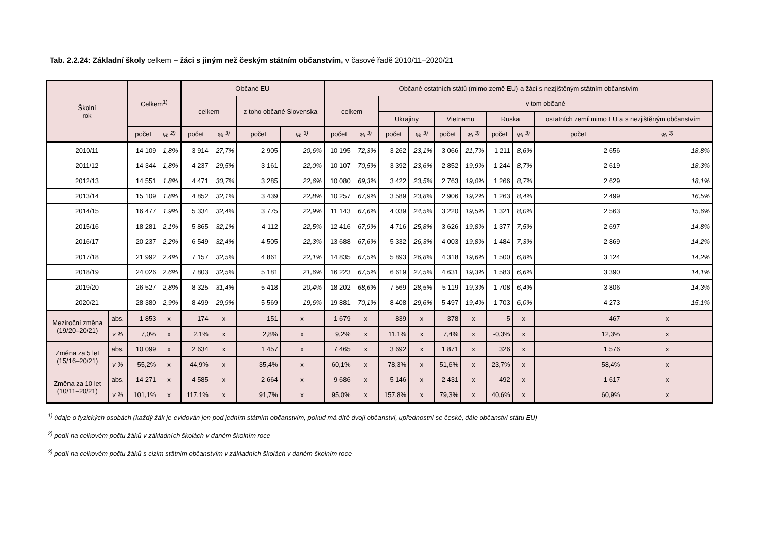Tab. 2.2.24: Základní školy celkem – žáci s jiným než českým státním občanstvím, v časové řadě 2010/11–2020/21
| Školní rok | | Celkem<sup>1)</sup> | | Občané EU | | | | Občané ostatních států (mimo země EU) a žáci s nezjištěným státním občanstvím | | | | | | | | | |
| --- | --- | --- | --- | --- | --- | --- | --- | --- | --- | --- | --- | --- | --- | --- | --- | --- | --- |
| | | | | celkem | | z toho občané Slovenska | | celkem | | v tom občané | | | | | | | |
| | | | | | | | | | | Ukrajiny | | Vietnamu | | Ruska | | ostatních zemí mimo EU a s nezjištěným občanstvím | |
| | | počet | % <sup>2)</sup> | počet | % <sup>3)</sup> | počet | % <sup>3)</sup> | počet | % <sup>3)</sup> | počet | % <sup>3)</sup> | počet | % <sup>3)</sup> | počet | % <sup>3)</sup> | počet | % <sup>3)</sup> |
| 2010/11 | | 14 109 | 1,8% | 3 914 | 27,7% | 2 905 | 20,6% | 10 195 | 72,3% | 3 262 | 23,1% | 3 066 | 21,7% | 1 211 | 8,6% | 2 656 | 18,8% |
| 2011/12 | | 14 344 | 1,8% | 4 237 | 29,5% | 3 161 | 22,0% | 10 107 | 70,5% | 3 392 | 23,6% | 2 852 | 19,9% | 1 244 | 8,7% | 2 619 | 18,3% |
| 2012/13 | | 14 551 | 1,8% | 4 471 | 30,7% | 3 285 | 22,6% | 10 080 | 69,3% | 3 422 | 23,5% | 2 763 | 19,0% | 1 266 | 8,7% | 2 629 | 18,1% |
| 2013/14 | | 15 109 | 1,8% | 4 852 | 32,1% | 3 439 | 22,8% | 10 257 | 67,9% | 3 589 | 23,8% | 2 906 | 19,2% | 1 263 | 8,4% | 2 499 | 16,5% |
| 2014/15 | | 16 477 | 1,9% | 5 334 | 32,4% | 3 775 | 22,9% | 11 143 | 67,6% | 4 039 | 24,5% | 3 220 | 19,5% | 1 321 | 8,0% | 2 563 | 15,6% |
| 2015/16 | | 18 281 | 2,1% | 5 865 | 32,1% | 4 112 | 22,5% | 12 416 | 67,9% | 4 716 | 25,8% | 3 626 | 19,8% | 1 377 | 7,5% | 2 697 | 14,8% |
| 2016/17 | | 20 237 | 2,2% | 6 549 | 32,4% | 4 505 | 22,3% | 13 688 | 67,6% | 5 332 | 26,3% | 4 003 | 19,8% | 1 484 | 7,3% | 2 869 | 14,2% |
| 2017/18 | | 21 992 | 2,4% | 7 157 | 32,5% | 4 861 | 22,1% | 14 835 | 67,5% | 5 893 | 26,8% | 4 318 | 19,6% | 1 500 | 6,8% | 3 124 | 14,2% |
| 2018/19 | | 24 026 | 2,6% | 7 803 | 32,5% | 5 181 | 21,6% | 16 223 | 67,5% | 6 619 | 27,5% | 4 631 | 19,3% | 1 583 | 6,6% | 3 390 | 14,1% |
| 2019/20 | | 26 527 | 2,8% | 8 325 | 31,4% | 5 418 | 20,4% | 18 202 | 68,6% | 7 569 | 28,5% | 5 119 | 19,3% | 1 708 | 6,4% | 3 806 | 14,3% |
| 2020/21 | | 28 380 | 2,9% | 8 499 | 29,9% | 5 569 | 19,6% | 19 881 | 70,1% | 8 408 | 29,6% | 5 497 | 19,4% | 1 703 | 6,0% | 4 273 | 15,1% |
| Meziroční změna (19/20–20/21) | abs. | 1 853 | x | 174 | x | 151 | x | 1 679 | x | 839 | x | 378 | x | -5 | x | 467 | x |
| | v % | 7,0% | x | 2,1% | x | 2,8% | x | 9,2% | x | 11,1% | x | 7,4% | x | -0,3% | x | 12,3% | x |
| Změna za 5 let (15/16–20/21) | abs. | 10 099 | x | 2 634 | x | 1 457 | x | 7 465 | x | 3 692 | x | 1 871 | x | 326 | x | 1 576 | x |
| | v % | 55,2% | x | 44,9% | x | 35,4% | x | 60,1% | x | 78,3% | x | 51,6% | x | 23,7% | x | 58,4% | x |
| Změna za 10 let (10/11–20/21) | abs. | 14 271 | x | 4 585 | x | 2 664 | x | 9 686 | x | 5 146 | x | 2 431 | x | 492 | x | 1 617 | x |
| | v % | 101,1% | x | 117,1% | x | 91,7% | x | 95,0% | x | 157,8% | x | 79,3% | x | 40,6% | x | 60,9% | x |
<sup>1)</sup> údaje o fyzických osobách (každý žák je evidován jen pod jedním státním občanstvím, pokud má dítě dvojí občanství, upřednostní se české, dále občanství státu EU)
<sup>2)</sup> podíl na celkovém počtu žáků v základních školách v daném školním roce
<sup>3)</sup> podíl na celkovém počtu žáků s cizím státním občanstvím v základních školách v daném školním roce